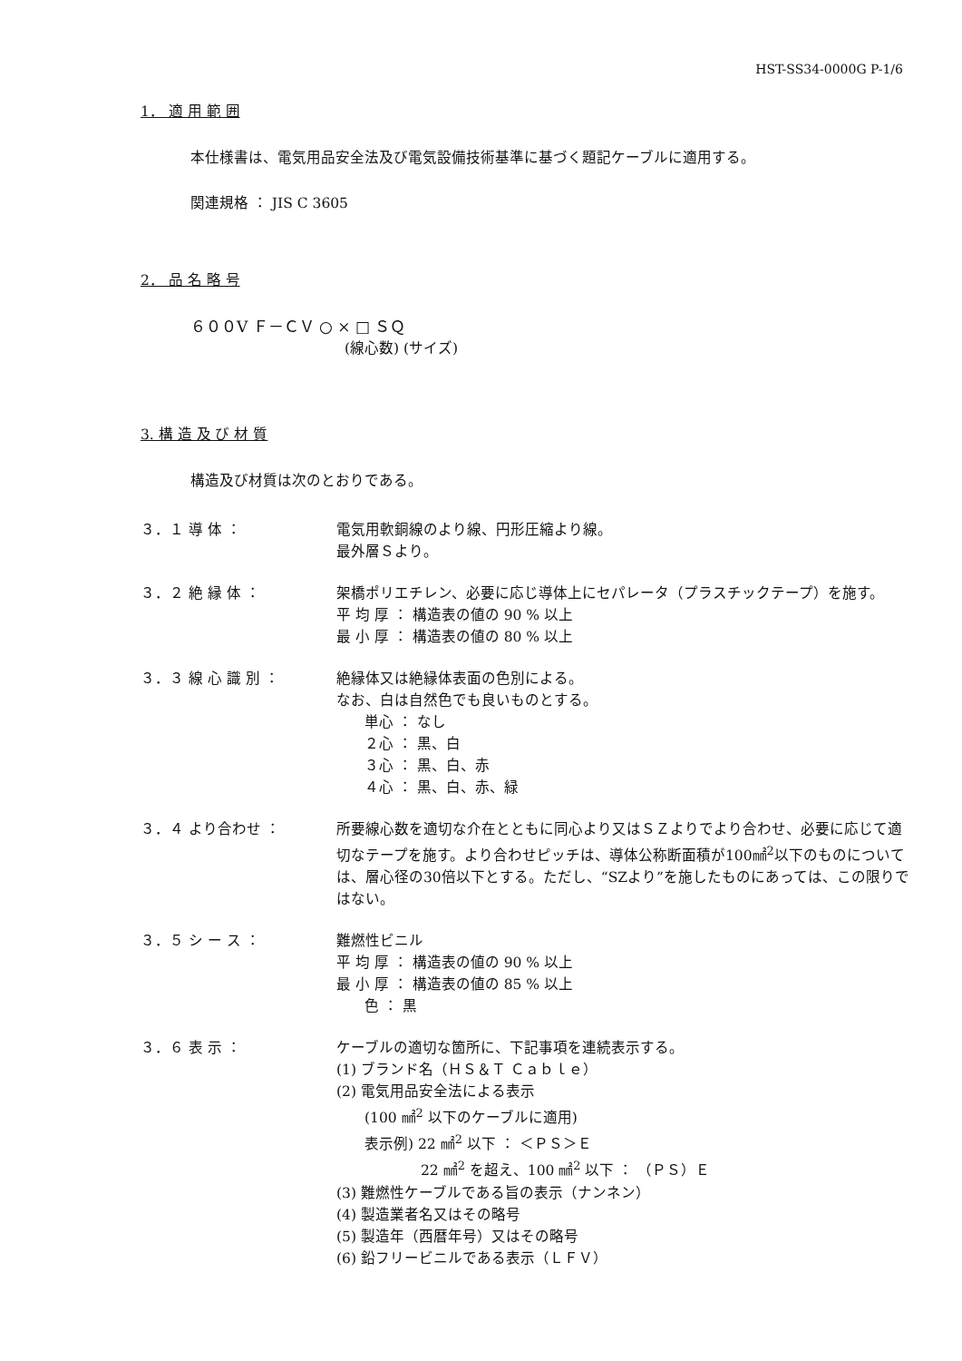HST-SS34-0000G P-1/6
1． 適 用 範 囲
本仕様書は、電気用品安全法及び電気設備技術基準に基づく題記ケーブルに適用する。
関連規格 ： JIS C 3605
2． 品 名 略 号
６００V Ｆ－ＣＶ ○ × □ ＳＱ
(線心数) (サイズ)
3. 構 造 及 び 材 質
構造及び材質は次のとおりである。
３．１ 導 体 ： 電気用軟銅線のより線、円形圧縮より線。
最外層Ｓより。
３．２ 絶 縁 体 ： 架橋ポリエチレン、必要に応じ導体上にセパレータ（プラスチックテープ）を施す。
平 均 厚 ： 構造表の値の 90 % 以上
最 小 厚 ： 構造表の値の 80 % 以上
３．３ 線 心 識 別 ： 絶縁体又は絶縁体表面の色別による。
なお、白は自然色でも良いものとする。
  単心 ： なし
  ２心 ： 黒、白
  ３心 ： 黒、白、赤
  ４心 ： 黒、白、赤、緑
３．４ より合わせ ： 所要線心数を適切な介在とともに同心より又はＳＺよりでより合わせ、必要に応じて適切なテープを施す。より合わせピッチは、導体公称断面積が100㎟<sup>2</sup>以下のものについては、層心径の30倍以下とする。ただし、“SZより”を施したものにあっては、この限りではない。
３．５ シ ー ス ： 難燃性ビニル
平 均 厚 ： 構造表の値の 90 % 以上
最 小 厚 ： 構造表の値の 85 % 以上
  色 ： 黒
３．６ 表 示 ： ケーブルの適切な箇所に、下記事項を連続表示する。
(1) ブランド名（ＨＳ＆Ｔ Ｃａｂｌｅ）
(2) 電気用品安全法による表示
  (100 ㎟<sup>2</sup> 以下のケーブルに適用)
  表示例) 22 ㎟<sup>2</sup> 以下 ： ＜ＰＳ＞Ｅ
      22 ㎟<sup>2</sup> を超え、100 ㎟<sup>2</sup> 以下 ： （ＰＳ）Ｅ
(3) 難燃性ケーブルである旨の表示（ナンネン）
(4) 製造業者名又はその略号
(5) 製造年（西暦年号）又はその略号
(6) 鉛フリービニルである表示（ＬＦＶ）